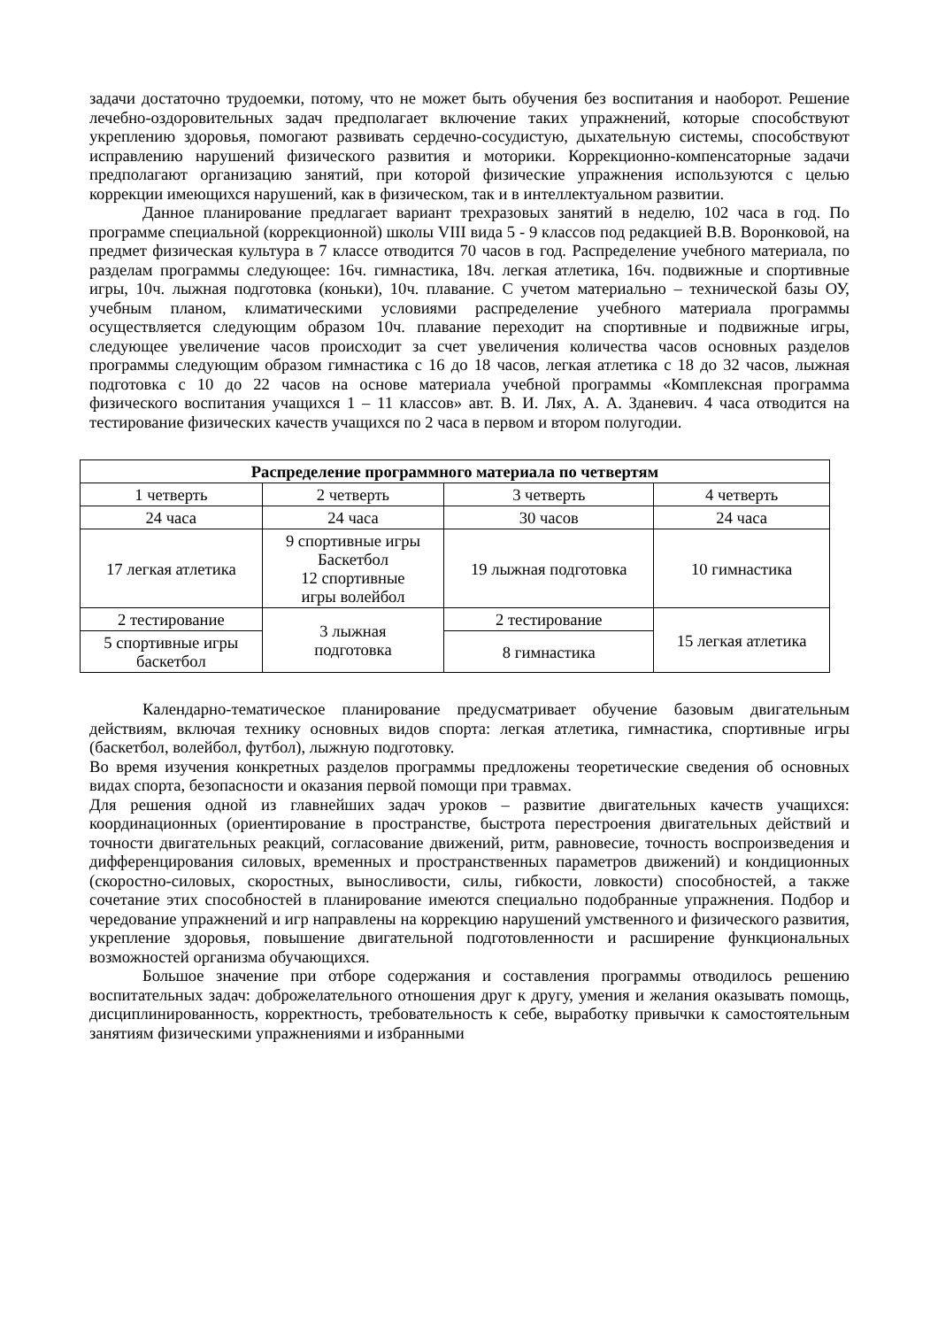задачи достаточно трудоемки, потому, что не может быть обучения без воспитания и наоборот. Решение лечебно-оздоровительных задач предполагает включение таких упражнений, которые способствуют укреплению здоровья, помогают развивать сердечно-сосудистую, дыхательную системы, способствуют исправлению нарушений физического развития и моторики. Коррекционно-компенсаторные задачи предполагают организацию занятий, при которой физические упражнения используются с целью коррекции имеющихся нарушений, как в физическом, так и в интеллектуальном развитии.
Данное планирование предлагает вариант трехразовых занятий в неделю, 102 часа в год. По программе специальной (коррекционной) школы VIII вида 5 - 9 классов под редакцией В.В. Воронковой, на предмет физическая культура в 7 классе отводится 70 часов в год. Распределение учебного материала, по разделам программы следующее: 16ч. гимнастика, 18ч. легкая атлетика, 16ч. подвижные и спортивные игры, 10ч. лыжная подготовка (коньки), 10ч. плавание. С учетом материально – технической базы ОУ, учебным планом, климатическими условиями распределение учебного материала программы осуществляется следующим образом 10ч. плавание переходит на спортивные и подвижные игры, следующее увеличение часов происходит за счет увеличения количества часов основных разделов программы следующим образом гимнастика с 16 до 18 часов, легкая атлетика с 18 до 32 часов, лыжная подготовка с 10 до 22 часов на основе материала учебной программы «Комплексная программа физического воспитания учащихся 1 – 11 классов» авт. В. И. Лях, А. А. Зданевич. 4 часа отводится на тестирование физических качеств учащихся по 2 часа в первом и втором полугодии.
| Распределение программного материала по четвертям | | | |
| --- | --- | --- | --- |
| 1 четверть | 2 четверть | 3 четверть | 4 четверть |
| 24 часа | 24 часа | 30 часов | 24 часа |
| 17 легкая атлетика | 9 спортивные игры Баскетбол 12 спортивные игры волейбол | 19 лыжная подготовка | 10 гимнастика |
| 2 тестирование | 3 лыжная подготовка | 2 тестирование | 15 легкая атлетика |
| 5 спортивные игры баскетбол | | 8 гимнастика | |
Календарно-тематическое планирование предусматривает обучение базовым двигательным действиям, включая технику основных видов спорта: легкая атлетика, гимнастика, спортивные игры (баскетбол, волейбол, футбол), лыжную подготовку.
Во время изучения конкретных разделов программы предложены теоретические сведения об основных видах спорта, безопасности и оказания первой помощи при травмах.
Для решения одной из главнейших задач уроков – развитие двигательных качеств учащихся: координационных (ориентирование в пространстве, быстрота перестроения двигательных действий и точности двигательных реакций, согласование движений, ритм, равновесие, точность воспроизведения и дифференцирования силовых, временных и пространственных параметров движений) и кондиционных (скоростно-силовых, скоростных, выносливости, силы, гибкости, ловкости) способностей, а также сочетание этих способностей в планирование имеются специально подобранные упражнения. Подбор и чередование упражнений и игр направлены на коррекцию нарушений умственного и физического развития, укрепление здоровья, повышение двигательной подготовленности и расширение функциональных возможностей организма обучающихся.
Большое значение при отборе содержания и составления программы отводилось решению воспитательных задач: доброжелательного отношения друг к другу, умения и желания оказывать помощь, дисциплинированность, корректность, требовательность к себе, выработку привычки к самостоятельным занятиям физическими упражнениями и избранными